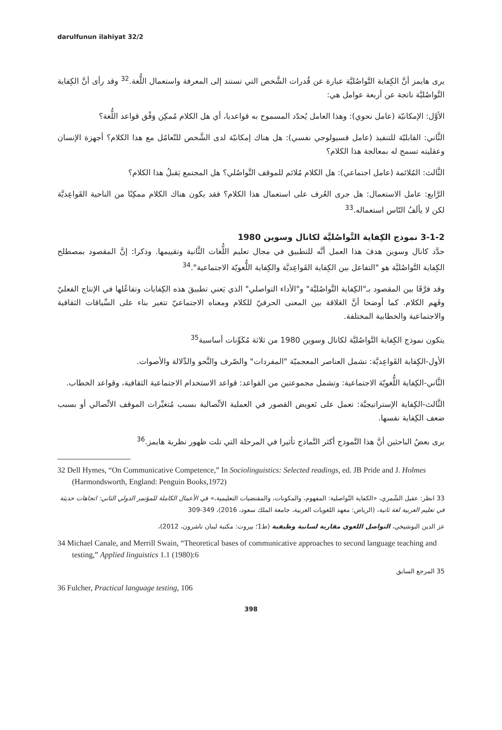darulfunun ilahiyat 32/2
يرى هايمز أنَّ الكِفاية التَّواصُليَّة عبارة عن قُدرات الشَّخص التي تستند إلى المعرفة واستعمال اللُّغة.<sup>32</sup> وقد رأى أنَّ الكِفاية التَّواصُليَّة ناتجة عن أربعة عوامل هي:
الأوَّل: الإمكانيّة (عامل نحوي): وهذا العامل يُحدّد المسموح به قواعديا، أي هل الكلام مُمكِن وَفْق قواعد اللُّغة؟
الثَّاني: القابليّة للتنفيذ (عامل فسيولوجي نفسي): هل هناك إمكانيّة لدى الشَّخص للتّعامُل مع هذا الكلام؟ أجهزة الإنسان وعقليته تسمح له بمعالجة هذا الكلام؟
الثَّالث: المُلائمة (عامل اجتماعي): هل الكلام مُلائم للموقف التَّواصُلي؟ هل المجتمع يَقبلُ هذا الكلام؟
الرَّابع: عامل الاستعمال: هل جرى العُرف على استعمال هذا الكلام؟ فقد يكون هناك الكلام ممكِنًا من الناحية القَواعِديَّة لكن لا يألَفُ النّاس استعماله.<sup>33</sup>
3-1-2 نموذج الكِفاية التَّواصُليَّة لكانال وسوين 1980
حدَّد كانال وسوين هدفَ هذا العمل أنَّه للتطبيق في مجال تعليم اللُّغات الثَّانية وتقييمها. وذكرا: إنَّ المقصود بمصطلح الكِفاية التَّواصُليَّة هو "التفاعل بين الكِفاية القَواعِديَّة والكِفاية اللُّغويّة الاجتماعية".<sup>34</sup>
وقد فرَّقَا بين المقصود بـ"الكِفاية التَّواصُليَّة" و"الأداء التواصلي" الذي يَعني تطبيقَ هذه الكِفايات وتفاعُلها في الإنتاج الفعليّ وفَهم الكلام. كما أوضحا أنَّ العَلاقة بين المعنى الحرفيّ للكلام ومعناه الاجتماعيّ تتغير بناء على السِّياقات الثقافية والاجتماعية والخطابية المختلفة.
يتكون نموذج الكِفاية التَّواصُليَّة لكانال وسوين 1980 من ثلاثة مُكَوِّنات أساسية<sup>35</sup>
الأول-الكِفاية القَواعِديَّة: تشمل العناصر المعجميّة "المفردات" والصّرف والنَّحو والدِّلالة والأصوات.
الثَّاني-الكِفاية اللُّغويّة الاجتماعية: وتشمل مجموعتين من القواعد: قواعد الاستخدام الاجتماعية الثقافية، وقواعد الخطاب.
الثَّالث-الكِفاية الإستراتيجيَّة: تعمل على تَعويض القصور في العملية الاتِّصالية بسبب مُتغيِّرات الموقف الاتِّصالي أو بسبب ضعف الكِفاية نفسها.
يرى بعضُ الباحثين أنَّ هذا النَّموذج أكثر النَّماذج تأثيرا في المرحلة التي تلت ظهور نظرية هايمز.<sup>36</sup>
32 Dell Hymes, “On Communicative Competence,” In Sociolinguistics: Selected readings, ed. JB Pride and J. Holmes (Harmondsworth, England: Penguin Books,1972)
33 انظر: عقيل الشّمري، «الكفاية التّواصلية: المفهوم، والمكونات، والمقتضيات التعليمية،» في الأعمال الكاملة للمؤتمر الدولي الثاني: اتجاهات حديثة في تعليم العربية لغة ثانية، (الرياض: معهد اللغويات العربية، جامعة الملك سعود، 2016)، 349-309
عز الدين البوشيخي، التواصل اللغوي مقاربة لسانية وظيفية (ط1؛ بيروت: مكتبة لبنان ناشرون، 2012)،
34 Michael Canale, and Merrill Swain, “Theoretical bases of communicative approaches to second language teaching and testing,” Applied linguistics 1.1 (1980):6
35 المرجع السابق
36 Fulcher, Practical language testing, 106
398